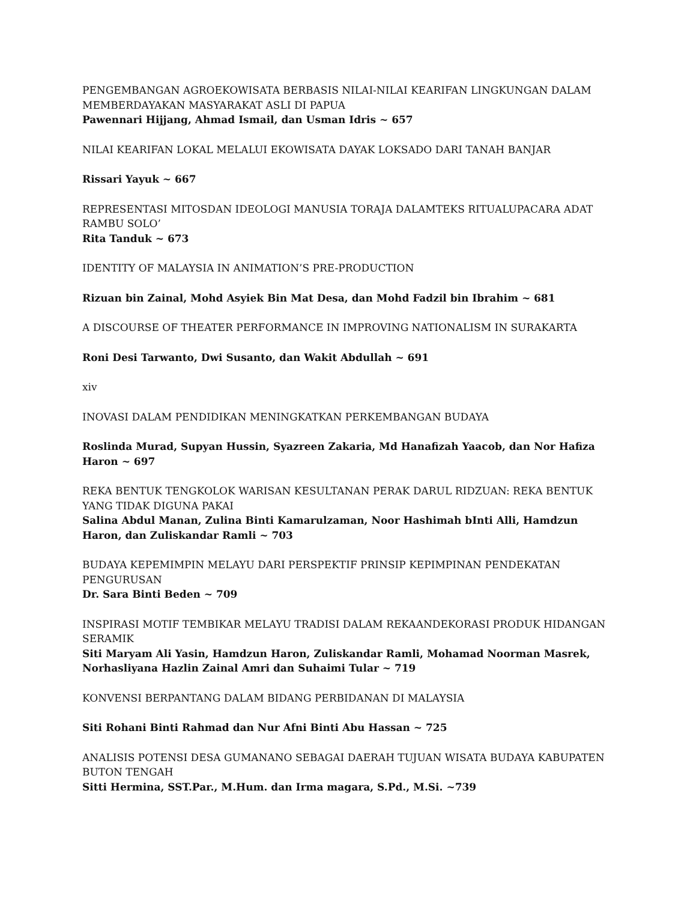PENGEMBANGAN AGROEKOWISATA BERBASIS NILAI-NILAI KEARIFAN LINGKUNGAN DALAM MEMBERDAYAKAN MASYARAKAT ASLI DI PAPUA
Pawennari Hijjang, Ahmad Ismail, dan Usman Idris ~ 657
NILAI KEARIFAN LOKAL MELALUI EKOWISATA DAYAK LOKSADO DARI TANAH BANJAR
Rissari Yayuk ~ 667
REPRESENTASI MITOSDAN IDEOLOGI MANUSIA TORAJA DALAMTEKS RITUALUPACARA ADAT RAMBU SOLO’
Rita Tanduk ~ 673
IDENTITY OF MALAYSIA IN ANIMATION’S PRE-PRODUCTION
Rizuan bin Zainal, Mohd Asyiek Bin Mat Desa, dan Mohd Fadzil bin Ibrahim ~ 681
A DISCOURSE OF THEATER PERFORMANCE IN IMPROVING NATIONALISM IN SURAKARTA
Roni Desi Tarwanto, Dwi Susanto, dan Wakit Abdullah ~ 691
xiv
INOVASI DALAM PENDIDIKAN MENINGKATKAN PERKEMBANGAN BUDAYA
Roslinda Murad, Supyan Hussin, Syazreen Zakaria, Md Hanafizah Yaacob, dan Nor Hafiza Haron ~ 697
REKA BENTUK TENGKOLOK WARISAN KESULTANAN PERAK DARUL RIDZUAN: REKA BENTUK YANG TIDAK DIGUNA PAKAI
Salina Abdul Manan, Zulina Binti Kamarulzaman, Noor Hashimah bInti Alli, Hamdzun Haron, dan Zuliskandar Ramli ~ 703
BUDAYA KEPEMIMPIN MELAYU DARI PERSPEKTIF PRINSIP KEPIMPINAN PENDEKATAN PENGURUSAN
Dr. Sara Binti Beden ~ 709
INSPIRASI MOTIF TEMBIKAR MELAYU TRADISI DALAM REKAANDEKORASI PRODUK HIDANGAN SERAMIK
Siti Maryam Ali Yasin, Hamdzun Haron, Zuliskandar Ramli, Mohamad Noorman Masrek, Norhasliyana Hazlin Zainal Amri dan Suhaimi Tular ~ 719
KONVENSI BERPANTANG DALAM BIDANG PERBIDANAN DI MALAYSIA
Siti Rohani Binti Rahmad dan Nur Afni Binti Abu Hassan ~ 725
ANALISIS POTENSI DESA GUMANANO SEBAGAI DAERAH TUJUAN WISATA BUDAYA KABUPATEN BUTON TENGAH
Sitti Hermina, SST.Par., M.Hum. dan Irma magara, S.Pd., M.Si. ~739